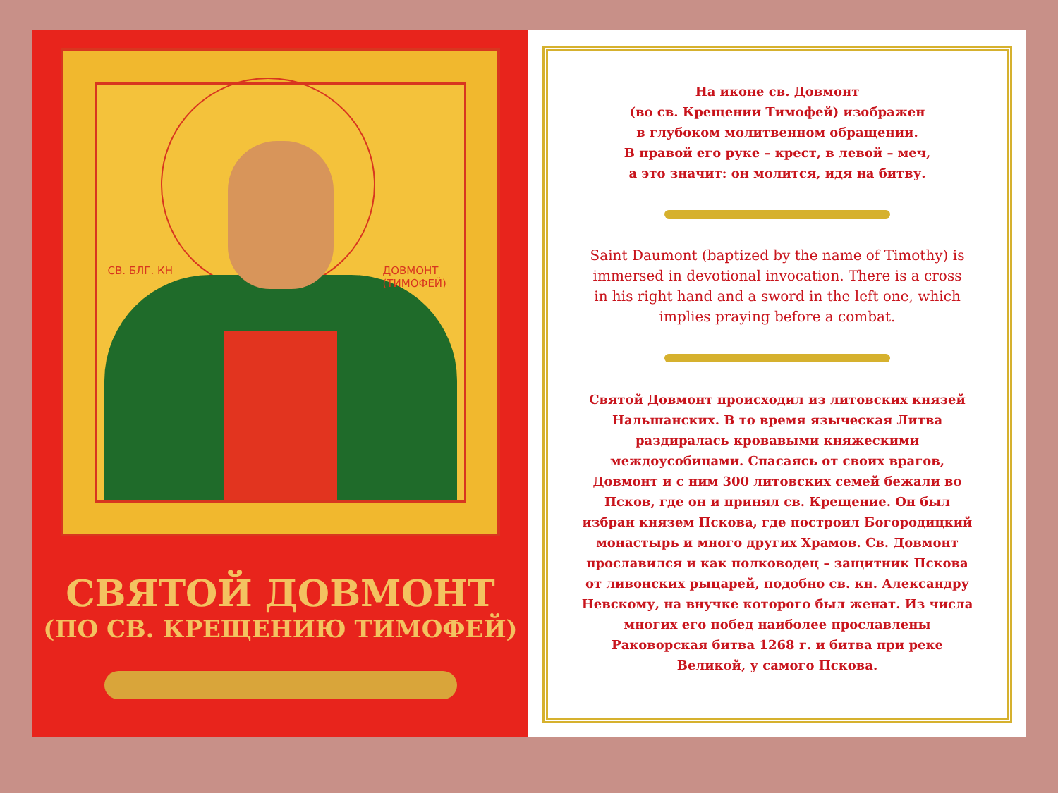СВ. БЛГ. КН ДОВМОНТ (ТИМОФЕЙ)
СВЯТОЙ ДОВМОНТ
(ПО СВ. КРЕЩЕНИЮ ТИМОФЕЙ)
На иконе св. Довмонт
(во св. Крещении Тимофей) изображен
в глубоком молитвенном обращении.
В правой его руке – крест, в левой – меч,
а это значит: он молится, идя на битву.
Saint Daumont (baptized by the name of Timothy) is immersed in devotional invocation. There is a cross in his right hand and a sword in the left one, which implies praying before a combat.
Святой Довмонт происходил из литовских князей Нальшанских. В то время языческая Литва раздиралась кровавыми княжескими междоусобицами. Спасаясь от своих врагов, Довмонт и с ним 300 литовских семей бежали во Псков, где он и принял св. Крещение. Он был избран князем Пскова, где построил Богородицкий монастырь и много других Храмов. Св. Довмонт прославился и как полководец – защитник Пскова от ливонских рыцарей, подобно св. кн. Александру Невскому, на внучке которого был женат. Из числа многих его побед наиболее прославлены Раковорская битва 1268 г. и битва при реке Великой, у самого Пскова.